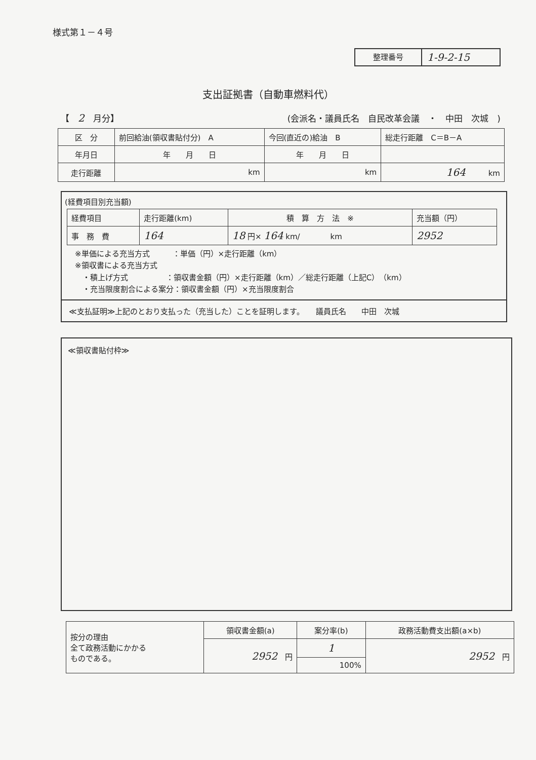様式第１－４号
整理番号
1-9-2-15
支出証拠書（自動車燃料代）
【　2　月分】 (会派名・議員氏名　自民改革会議　・　中田　次城　)
| 区 分 | 前回給油(領収書貼付分) A | 今回(直近の)給油 B | 総走行距離 C＝B－A |
| 年月日 | 年 月 日 | 年 月 日 | |
| 走行距離 | km | km | 164 km |
(経費項目別充当額)
| 経費項目 | 走行距離(km) | 積 算 方 法 ※ | 充当額（円） |
| 事 務 費 | 164 | 18 円× 164 km/ km | 2952 |
※単価による充当方式　　　：単価（円）×走行距離（km）
※領収書による充当方式
　・積上げ方式　　　　　：領収書金額（円）×走行距離（km）／総走行距離（上記C）（km）
　・充当限度割合による案分：領収書金額（円）×充当限度割合
≪支払証明≫上記のとおり支払った（充当した）ことを証明します。　　議員氏名　　中田　次城
≪領収書貼付枠≫
| 按分の理由 全て政務活動にかかる ものである。 | 領収書金額(a) | 案分率(b) | 政務活動費支出額(a×b) |
| | 2952 円 | 1 | 2952 円 |
| | | 100% | |